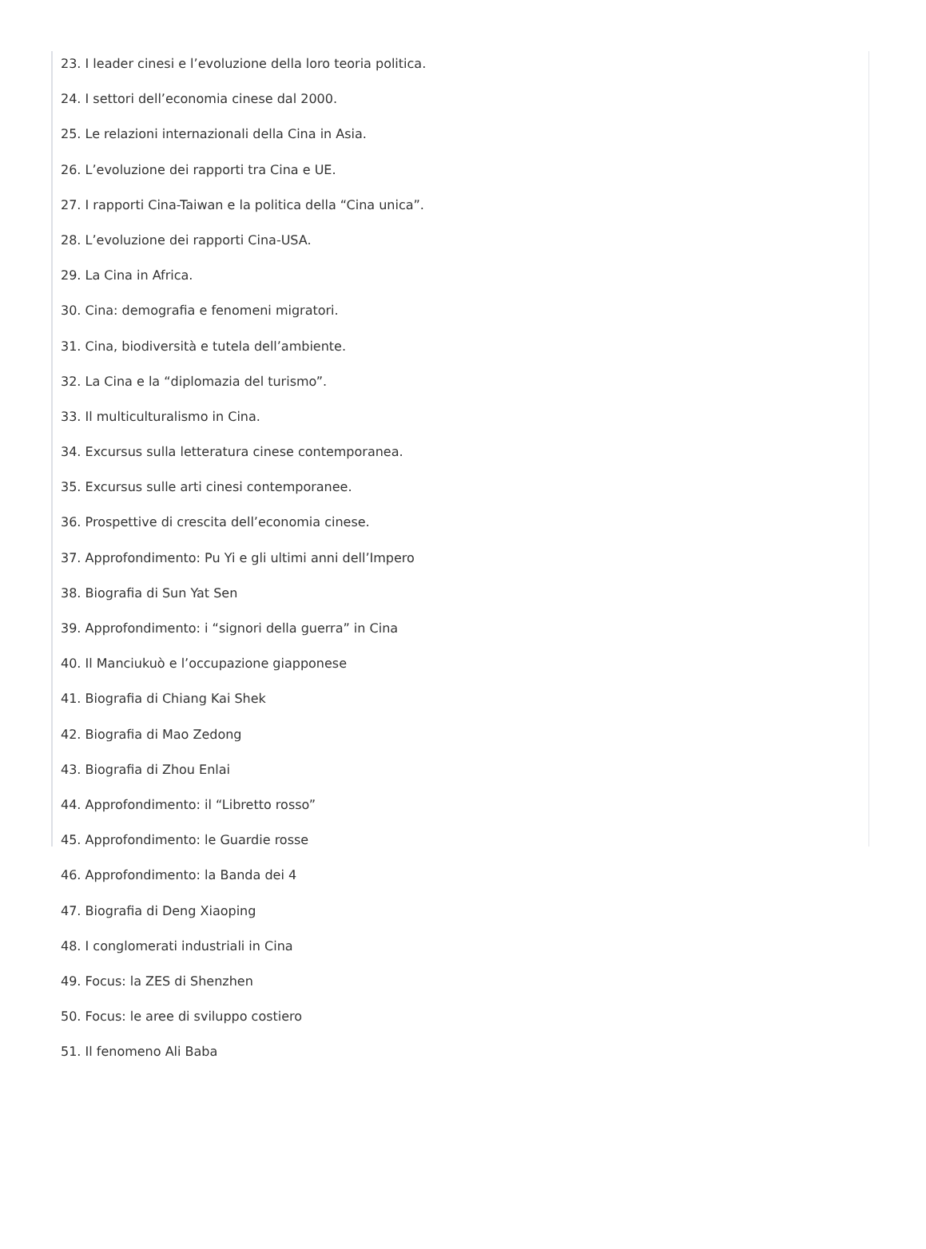23. I leader cinesi e l’evoluzione della loro teoria politica.
24. I settori dell’economia cinese dal 2000.
25. Le relazioni internazionali della Cina in Asia.
26. L’evoluzione dei rapporti tra Cina e UE.
27. I rapporti Cina-Taiwan e la politica della “Cina unica”.
28. L’evoluzione dei rapporti Cina-USA.
29. La Cina in Africa.
30. Cina: demografia e fenomeni migratori.
31. Cina, biodiversità e tutela dell’ambiente.
32. La Cina e la “diplomazia del turismo”.
33. Il multiculturalismo in Cina.
34. Excursus sulla letteratura cinese contemporanea.
35. Excursus sulle arti cinesi contemporanee.
36. Prospettive di crescita dell’economia cinese.
37. Approfondimento: Pu Yi e gli ultimi anni dell’Impero
38. Biografia di Sun Yat Sen
39. Approfondimento: i “signori della guerra” in Cina
40. Il Manciukuò e l’occupazione giapponese
41. Biografia di Chiang Kai Shek
42. Biografia di Mao Zedong
43. Biografia di Zhou Enlai
44. Approfondimento: il “Libretto rosso”
45. Approfondimento: le Guardie rosse
46. Approfondimento: la Banda dei 4
47. Biografia di Deng Xiaoping
48. I conglomerati industriali in Cina
49. Focus: la ZES di Shenzhen
50. Focus: le aree di sviluppo costiero
51. Il fenomeno Ali Baba